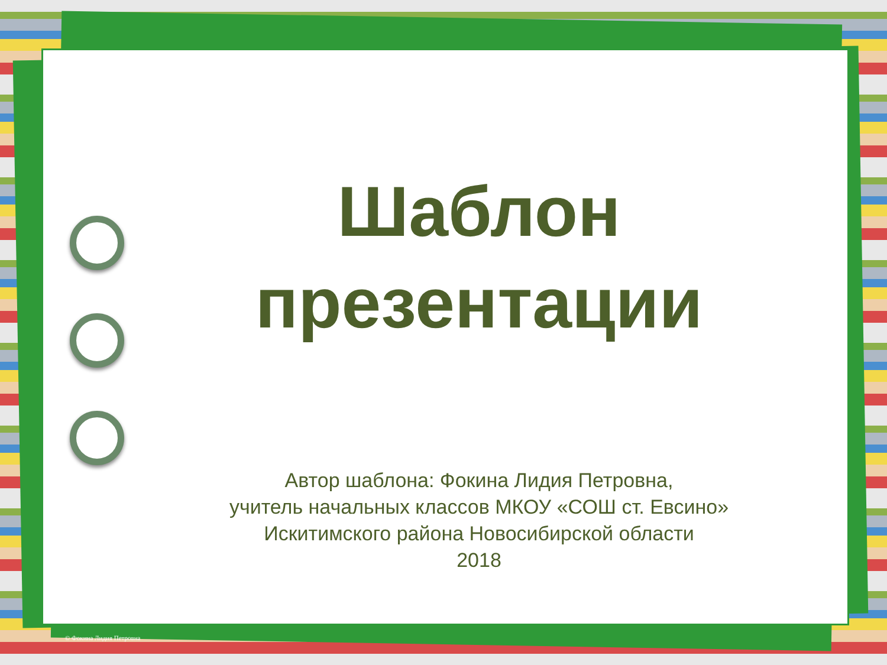Шаблон
презентации
Автор шаблона: Фокина Лидия Петровна,
учитель начальных классов МКОУ «СОШ ст. Евсино»
Искитимского района Новосибирской области
2018
© Фокина Лидия Петровна